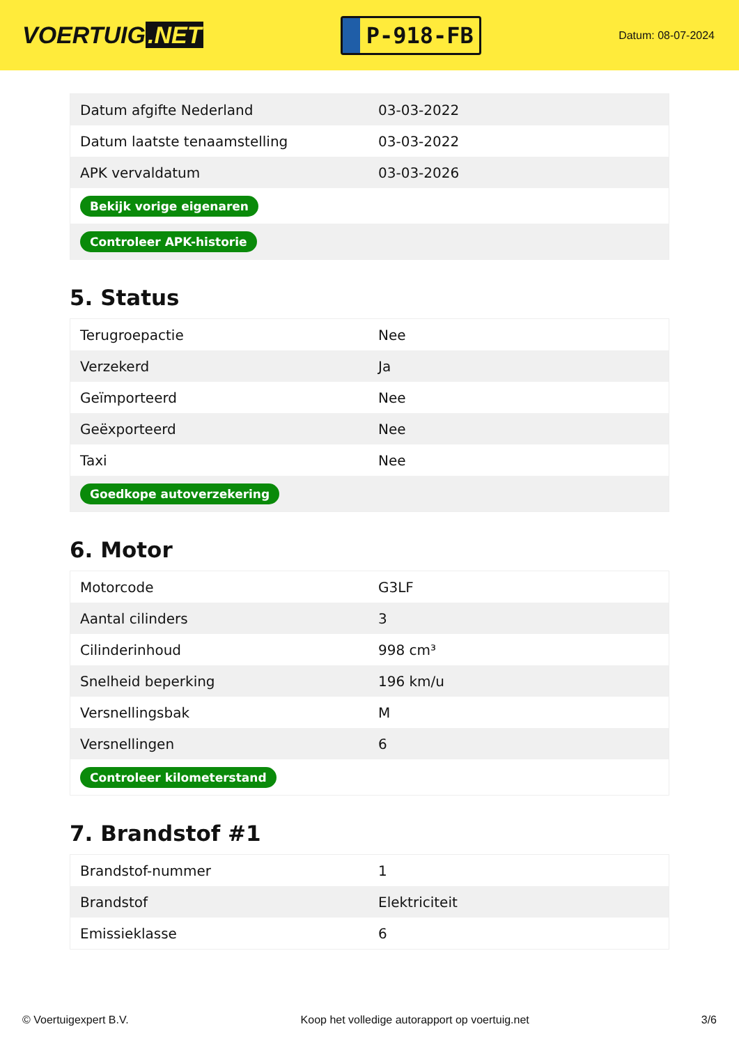VOERTUIG.NET
P-918-FB
Datum: 08-07-2024
| Datum afgifte Nederland | 03-03-2022 |
| Datum laatste tenaamstelling | 03-03-2022 |
| APK vervaldatum | 03-03-2026 |
| Bekijk vorige eigenaren | |
| Controleer APK-historie | |
5. Status
| Terugroepactie | Nee |
| Verzekerd | Ja |
| Geïmporteerd | Nee |
| Geëxporteerd | Nee |
| Taxi | Nee |
| Goedkope autoverzekering | |
6. Motor
| Motorcode | G3LF |
| Aantal cilinders | 3 |
| Cilinderinhoud | 998 cm³ |
| Snelheid beperking | 196 km/u |
| Versnellingsbak | M |
| Versnellingen | 6 |
| Controleer kilometerstand | |
7. Brandstof #1
| Brandstof-nummer | 1 |
| Brandstof | Elektriciteit |
| Emissieklasse | 6 |
© Voertuigexpert B.V. Koop het volledige autorapport op voertuig.net 3/6